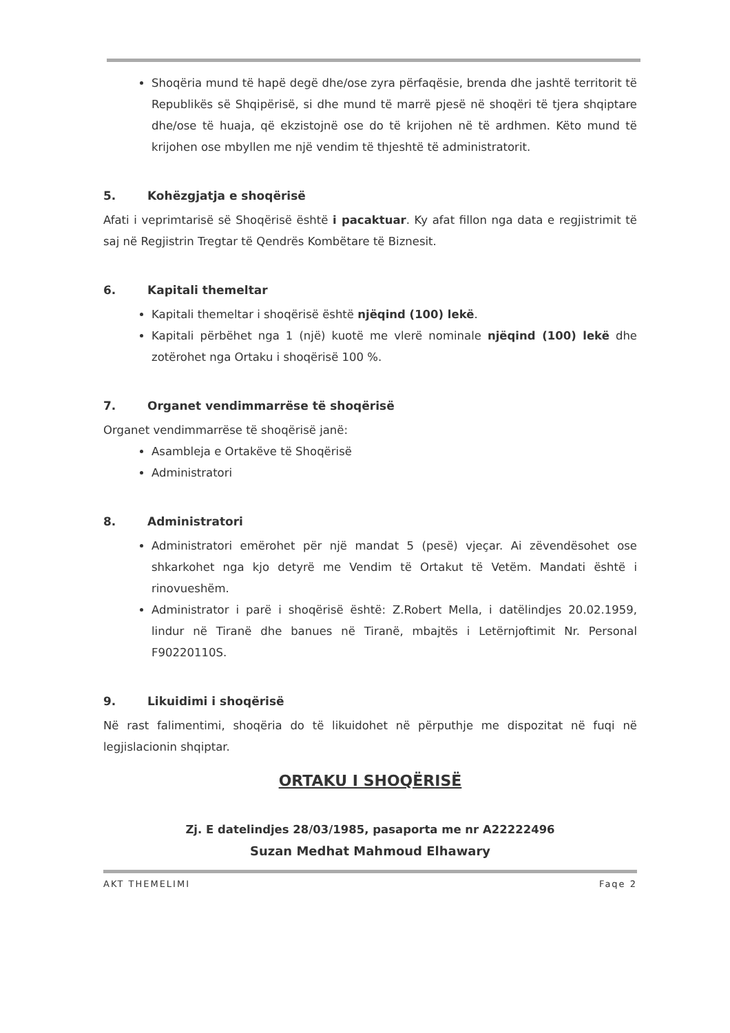Shoqëria mund të hapë degë dhe/ose zyra përfaqësie, brenda dhe jashtë territorit të Republikës së Shqipërisë, si dhe mund të marrë pjesë në shoqëri të tjera shqiptare dhe/ose të huaja, që ekzistojnë ose do të krijohen në të ardhmen. Këto mund të krijohen ose mbyllen me një vendim të thjeshtë të administratorit.
5. Kohëzgjatja e shoqërisë
Afati i veprimtarisë së Shoqërisë është i pacaktuar. Ky afat fillon nga data e regjistrimit të saj në Regjistrin Tregtar të Qendrës Kombëtare të Biznesit.
6. Kapitali themeltar
Kapitali themeltar i shoqërisë është njëqind (100) lekë.
Kapitali përbëhet nga 1 (një) kuotë me vlerë nominale njëqind (100) lekë dhe zotërohet nga Ortaku i shoqërisë 100 %.
7. Organet vendimmarrëse të shoqërisë
Organet vendimmarrëse të shoqërisë janë:
Asambleja e Ortakëve të Shoqërisë
Administratori
8. Administratori
Administratori emërohet për një mandat 5 (pesë) vjeçar. Ai zëvendësohet ose shkarkohet nga kjo detyrë me Vendim të Ortakut të Vetëm. Mandati është i rinovueshëm.
Administrator i parë i shoqërisë është: Z.Robert Mella, i datëlindjes 20.02.1959, lindur në Tiranë dhe banues në Tiranë, mbajtës i Letërnjoftimit Nr. Personal F90220110S.
9. Likuidimi i shoqërisë
Në rast falimentimi, shoqëria do të likuidohet në përputhje me dispozitat në fuqi në legjislacionin shqiptar.
ORTAKU I SHOQËRISË
Zj. E datelindjes 28/03/1985, pasaporta me nr A22222496
Suzan Medhat Mahmoud Elhawary
AKT THEMELIMI Faqe 2